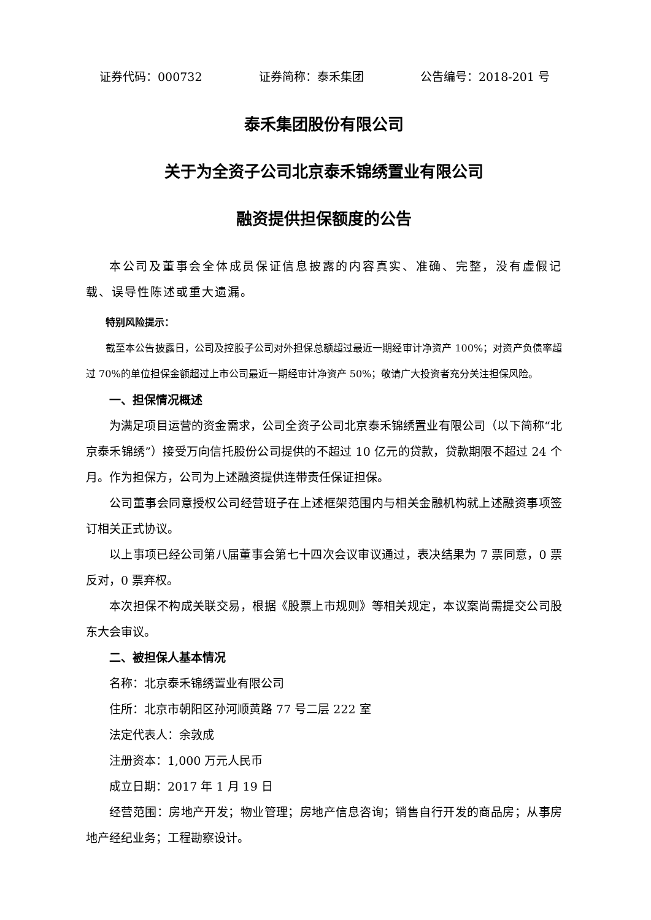证券代码：000732 证券简称：泰禾集团 公告编号：2018-201 号
泰禾集团股份有限公司
关于为全资子公司北京泰禾锦绣置业有限公司
融资提供担保额度的公告
本公司及董事会全体成员保证信息披露的内容真实、准确、完整，没有虚假记载、误导性陈述或重大遗漏。
特别风险提示：
截至本公告披露日，公司及控股子公司对外担保总额超过最近一期经审计净资产 100%；对资产负债率超过 70%的单位担保金额超过上市公司最近一期经审计净资产 50%；敬请广大投资者充分关注担保风险。
一、担保情况概述
为满足项目运营的资金需求，公司全资子公司北京泰禾锦绣置业有限公司（以下简称“北京泰禾锦绣”）接受万向信托股份公司提供的不超过 10 亿元的贷款，贷款期限不超过 24 个月。作为担保方，公司为上述融资提供连带责任保证担保。
公司董事会同意授权公司经营班子在上述框架范围内与相关金融机构就上述融资事项签订相关正式协议。
以上事项已经公司第八届董事会第七十四次会议审议通过，表决结果为 7 票同意，0 票反对，0 票弃权。
本次担保不构成关联交易，根据《股票上市规则》等相关规定，本议案尚需提交公司股东大会审议。
二、被担保人基本情况
名称：北京泰禾锦绣置业有限公司
住所：北京市朝阳区孙河顺黄路 77 号二层 222 室
法定代表人：余敦成
注册资本：1,000 万元人民币
成立日期：2017 年 1 月 19 日
经营范围：房地产开发；物业管理；房地产信息咨询；销售自行开发的商品房；从事房地产经纪业务；工程勘察设计。